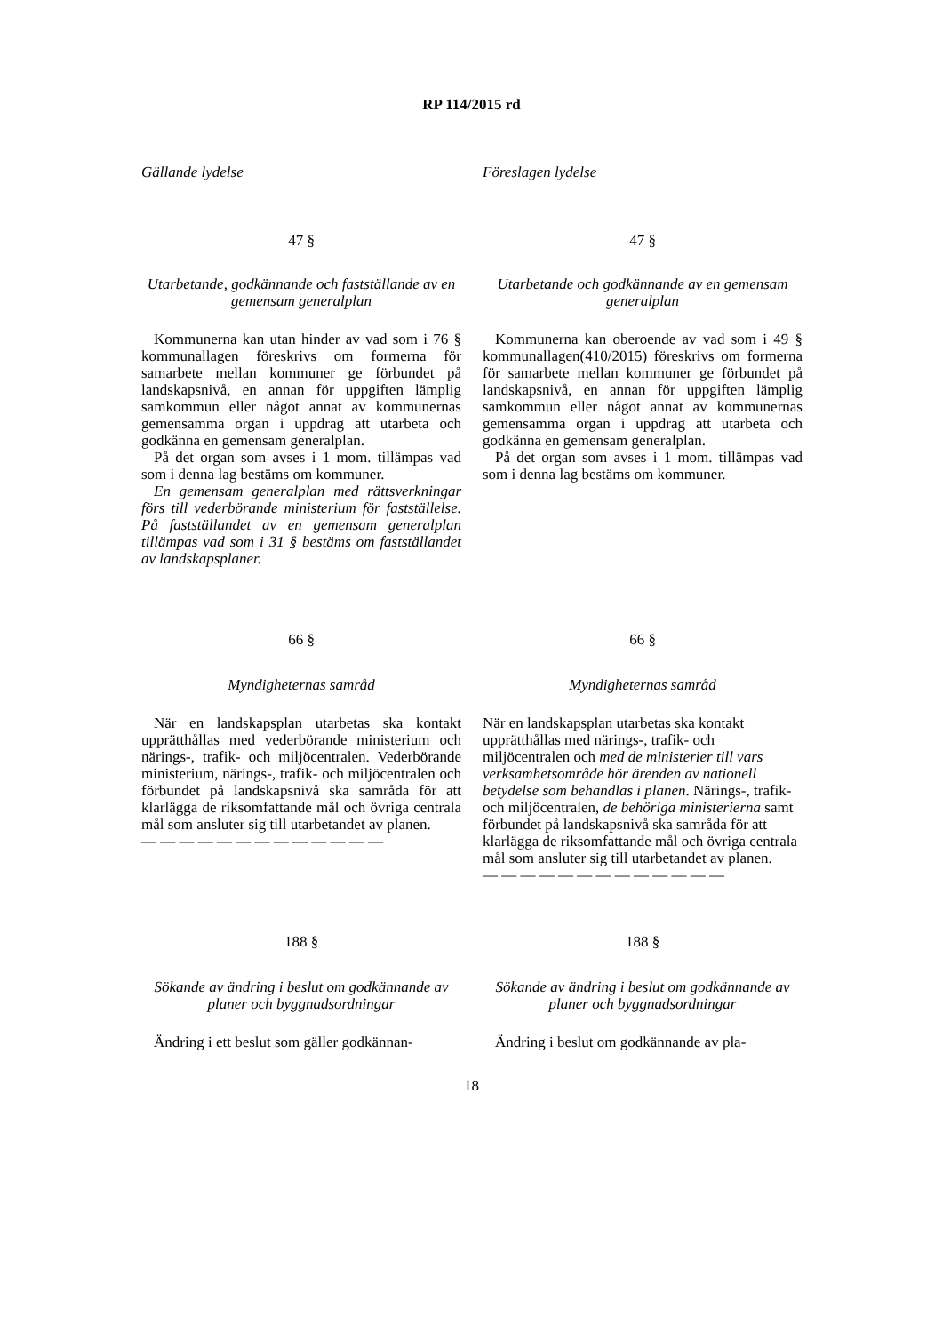RP 114/2015 rd
Gällande lydelse Föreslagen lydelse
47 §
Utarbetande, godkännande och fastställande av en gemensam generalplan
Kommunerna kan utan hinder av vad som i 76 § kommunallagen föreskrivs om formerna för samarbete mellan kommuner ge förbundet på landskapsnivå, en annan för uppgiften lämplig samkommun eller något annat av kommunernas gemensamma organ i uppdrag att utarbeta och godkänna en gemensam generalplan.
På det organ som avses i 1 mom. tillämpas vad som i denna lag bestäms om kommuner.
En gemensam generalplan med rättsverkningar förs till vederbörande ministerium för fastställelse. På fastställandet av en gemensam generalplan tillämpas vad som i 31 § bestäms om fastställandet av landskapsplaner.
47 §
Utarbetande och godkännande av en gemensam generalplan
Kommunerna kan oberoende av vad som i 49 § kommunallagen(410/2015) föreskrivs om formerna för samarbete mellan kommuner ge förbundet på landskapsnivå, en annan för uppgiften lämplig samkommun eller något annat av kommunernas gemensamma organ i uppdrag att utarbeta och godkänna en gemensam generalplan.
På det organ som avses i 1 mom. tillämpas vad som i denna lag bestäms om kommuner.
66 §
Myndigheternas samråd
När en landskapsplan utarbetas ska kontakt upprätthållas med vederbörande ministerium och närings-, trafik- och miljöcentralen. Vederbörande ministerium, närings-, trafik- och miljöcentralen och förbundet på landskapsnivå ska samråda för att klarlägga de riksomfattande mål och övriga centrala mål som ansluter sig till utarbetandet av planen.
— — — — — — — — — — — — —
66 §
Myndigheternas samråd
När en landskapsplan utarbetas ska kontakt upprätthållas med närings-, trafik- och miljöcentralen och med de ministerier till vars verksamhetsområde hör ärenden av nationell betydelse som behandlas i planen. Närings-, trafik- och miljöcentralen, de behöriga ministerierna samt förbundet på landskapsnivå ska samråda för att klarlägga de riksomfattande mål och övriga centrala mål som ansluter sig till utarbetandet av planen.
— — — — — — — — — — — — —
188 §
Sökande av ändring i beslut om godkännande av planer och byggnadsordningar
Ändring i ett beslut som gäller godkännan-
188 §
Sökande av ändring i beslut om godkännande av planer och byggnadsordningar
Ändring i beslut om godkännande av pla-
18